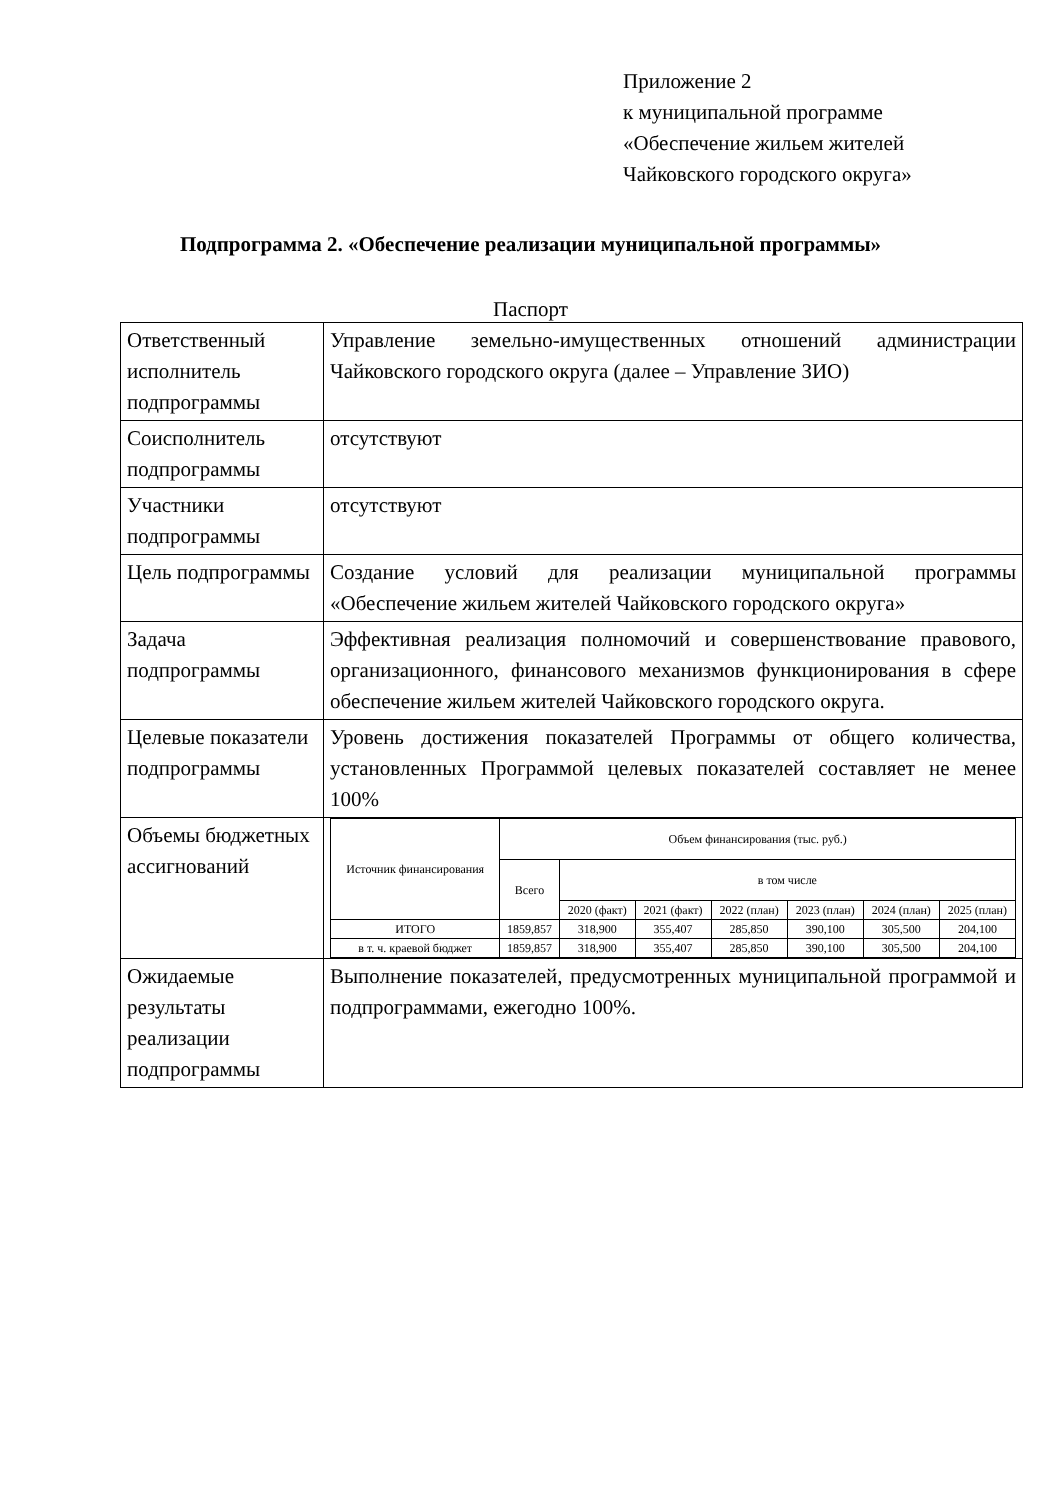Приложение 2
к муниципальной программе
«Обеспечение жильем жителей
Чайковского городского округа»
Подпрограмма 2. «Обеспечение реализации муниципальной программы»
Паспорт
| Ответственный исполнитель подпрограммы | Управление земельно-имущественных отношений администрации Чайковского городского округа (далее – Управление ЗИО) |
| Соисполнитель подпрограммы | отсутствуют |
| Участники подпрограммы | отсутствуют |
| Цель подпрограммы | Создание условий для реализации муниципальной программы «Обеспечение жильем жителей Чайковского городского округа» |
| Задача подпрограммы | Эффективная реализация полномочий и совершенствование правового, организационного, финансового механизмов функционирования в сфере обеспечение жильем жителей Чайковского городского округа. |
| Целевые показатели подпрограммы | Уровень достижения показателей Программы от общего количества, установленных Программой целевых показателей составляет не менее 100% |
| Объемы бюджетных ассигнований | / Источник финансирования / Объем финансирования (тыс. руб.) / / / / / / / / --- / --- / --- / --- / --- / --- / --- / --- / / / Всего / в том числе / / / / / / / / / 2020 (факт) / 2021 (факт) / 2022 (план) / 2023 (план) / 2024 (план) / 2025 (план) / / ИТОГО / 1859,857 / 318,900 / 355,407 / 285,850 / 390,100 / 305,500 / 204,100 / / в т. ч. краевой бюджет / 1859,857 / 318,900 / 355,407 / 285,850 / 390,100 / 305,500 / 204,100 / |
| Ожидаемые результаты реализации подпрограммы | Выполнение показателей, предусмотренных муниципальной программой и подпрограммами, ежегодно 100%. |